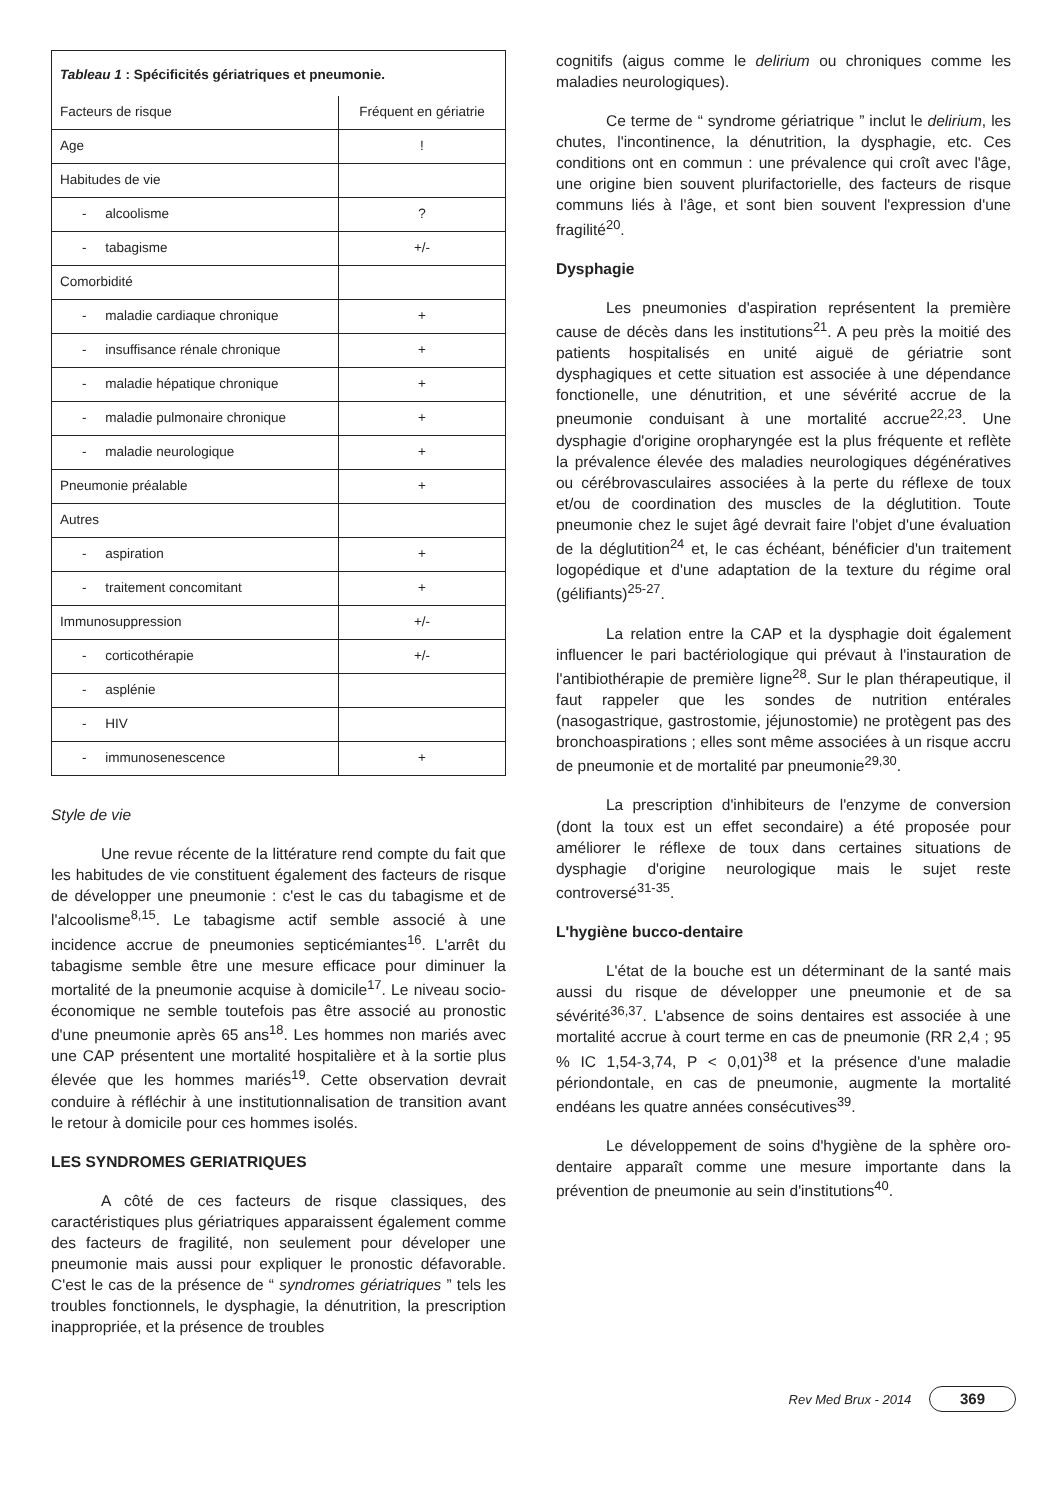| Tableau 1 : Spécificités gériatriques et pneumonie. | |
| Facteurs de risque | Fréquent en gériatrie |
| Age | ! |
| Habitudes de vie | |
| - alcoolisme | ? |
| - tabagisme | +/- |
| Comorbidité | |
| - maladie cardiaque chronique | + |
| - insuffisance rénale chronique | + |
| - maladie hépatique chronique | + |
| - maladie pulmonaire chronique | + |
| - maladie neurologique | + |
| Pneumonie préalable | + |
| Autres | |
| - aspiration | + |
| - traitement concomitant | + |
| Immunosuppression | +/- |
| - corticothérapie | +/- |
| - asplénie | |
| - HIV | |
| - immunosenescence | + |
Style de vie
Une revue récente de la littérature rend compte du fait que les habitudes de vie constituent également des facteurs de risque de développer une pneumonie : c'est le cas du tabagisme et de l'alcoolisme<sup>8,15</sup>. Le tabagisme actif semble associé à une incidence accrue de pneumonies septicémiantes<sup>16</sup>. L'arrêt du tabagisme semble être une mesure efficace pour diminuer la mortalité de la pneumonie acquise à domicile<sup>17</sup>. Le niveau socio-économique ne semble toutefois pas être associé au pronostic d'une pneumonie après 65 ans<sup>18</sup>. Les hommes non mariés avec une CAP présentent une mortalité hospitalière et à la sortie plus élevée que les hommes mariés<sup>19</sup>. Cette observation devrait conduire à réfléchir à une institutionnalisation de transition avant le retour à domicile pour ces hommes isolés.
LES SYNDROMES GERIATRIQUES
A côté de ces facteurs de risque classiques, des caractéristiques plus gériatriques apparaissent également comme des facteurs de fragilité, non seulement pour déveloper une pneumonie mais aussi pour expliquer le pronostic défavorable. C'est le cas de la présence de “ syndromes gériatriques ” tels les troubles fonctionnels, le dysphagie, la dénutrition, la prescription inappropriée, et la présence de troubles
cognitifs (aigus comme le delirium ou chroniques comme les maladies neurologiques).
Ce terme de “ syndrome gériatrique ” inclut le delirium, les chutes, l'incontinence, la dénutrition, la dysphagie, etc. Ces conditions ont en commun : une prévalence qui croît avec l'âge, une origine bien souvent plurifactorielle, des facteurs de risque communs liés à l'âge, et sont bien souvent l'expression d'une fragilité<sup>20</sup>.
Dysphagie
Les pneumonies d'aspiration représentent la première cause de décès dans les institutions<sup>21</sup>. A peu près la moitié des patients hospitalisés en unité aiguë de gériatrie sont dysphagiques et cette situation est associée à une dépendance fonctionelle, une dénutrition, et une sévérité accrue de la pneumonie conduisant à une mortalité accrue<sup>22,23</sup>. Une dysphagie d'origine oropharyngée est la plus fréquente et reflète la prévalence élevée des maladies neurologiques dégénératives ou cérébrovasculaires associées à la perte du réflexe de toux et/ou de coordination des muscles de la déglutition. Toute pneumonie chez le sujet âgé devrait faire l'objet d'une évaluation de la déglutition<sup>24</sup> et, le cas échéant, bénéficier d'un traitement logopédique et d'une adaptation de la texture du régime oral (gélifiants)<sup>25-27</sup>.
La relation entre la CAP et la dysphagie doit également influencer le pari bactériologique qui prévaut à l'instauration de l'antibiothérapie de première ligne<sup>28</sup>. Sur le plan thérapeutique, il faut rappeler que les sondes de nutrition entérales (nasogastrique, gastrostomie, jéjunostomie) ne protègent pas des bronchoaspirations ; elles sont même associées à un risque accru de pneumonie et de mortalité par pneumonie<sup>29,30</sup>.
La prescription d'inhibiteurs de l'enzyme de conversion (dont la toux est un effet secondaire) a été proposée pour améliorer le réflexe de toux dans certaines situations de dysphagie d'origine neurologique mais le sujet reste controversé<sup>31-35</sup>.
L'hygiène bucco-dentaire
L'état de la bouche est un déterminant de la santé mais aussi du risque de développer une pneumonie et de sa sévérité<sup>36,37</sup>. L'absence de soins dentaires est associée à une mortalité accrue à court terme en cas de pneumonie (RR 2,4 ; 95 % IC 1,54-3,74, P < 0,01)<sup>38</sup> et la présence d'une maladie périondontale, en cas de pneumonie, augmente la mortalité endéans les quatre années consécutives<sup>39</sup>.
Le développement de soins d'hygiène de la sphère oro-dentaire apparaît comme une mesure importante dans la prévention de pneumonie au sein d'institutions<sup>40</sup>.
Rev Med Brux - 2014 369